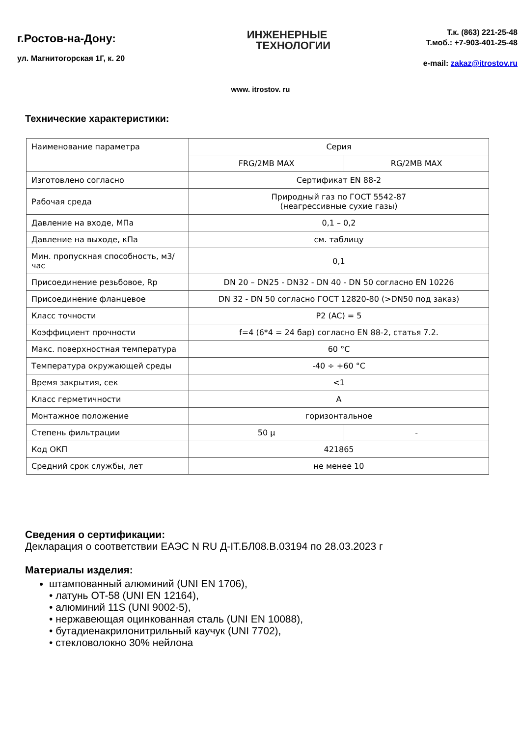г.Ростов-на-Дону:
ул. Магнитогорская 1Г, к. 20
ИНЖЕНЕРНЫЕ
ТЕХНОЛОГИИ
Т.к. (863) 221-25-48
Т.моб.: +7-903-401-25-48
e-mail: zakaz@itrostov.ru
www. itrostov. ru
Технические характеристики:
| Наименование параметра | Серия | |
| | FRG/2MB MAX | RG/2MB MAX |
| Изготовлено согласно | Сертификат EN 88-2 | |
| Рабочая среда | Природный газ по ГОСТ 5542-87 (неагрессивные сухие газы) | |
| Давление на входе, МПа | 0,1 – 0,2 | |
| Давление на выходе, кПа | см. таблицу | |
| Мин. пропускная способность, м3/час | 0,1 | |
| Присоединение резьбовое, Rp | DN 20 – DN25 - DN32 - DN 40 - DN 50 согласно EN 10226 | |
| Присоединение фланцевое | DN 32 - DN 50 согласно ГОСТ 12820-80 (>DN50 под заказ) | |
| Класс точности | P2 (AC) = 5 | |
| Коэффициент прочности | f=4 (6*4 = 24 бар) согласно EN 88-2, статья 7.2. | |
| Макс. поверхностная температура | 60 °C | |
| Температура окружающей среды | -40 ÷ +60 °C | |
| Время закрытия, сек | <1 | |
| Класс герметичности | A | |
| Монтажное положение | горизонтальное | |
| Степень фильтрации | 50 μ | - |
| Код ОКП | 421865 | |
| Средний срок службы, лет | не менее 10 | |
Сведения о сертификации:
Декларация о соответствии ЕАЭС N RU Д-IT.БЛ08.В.03194 по 28.03.2023 г
Материалы изделия:
штампованный алюминий (UNI EN 1706),
• латунь OT-58 (UNI EN 12164),
• алюминий 11S (UNI 9002-5),
• нержавеющая оцинкованная сталь (UNI EN 10088),
• бутадиенакрилонитрильный каучук (UNI 7702),
• стекловолокно 30% нейлона